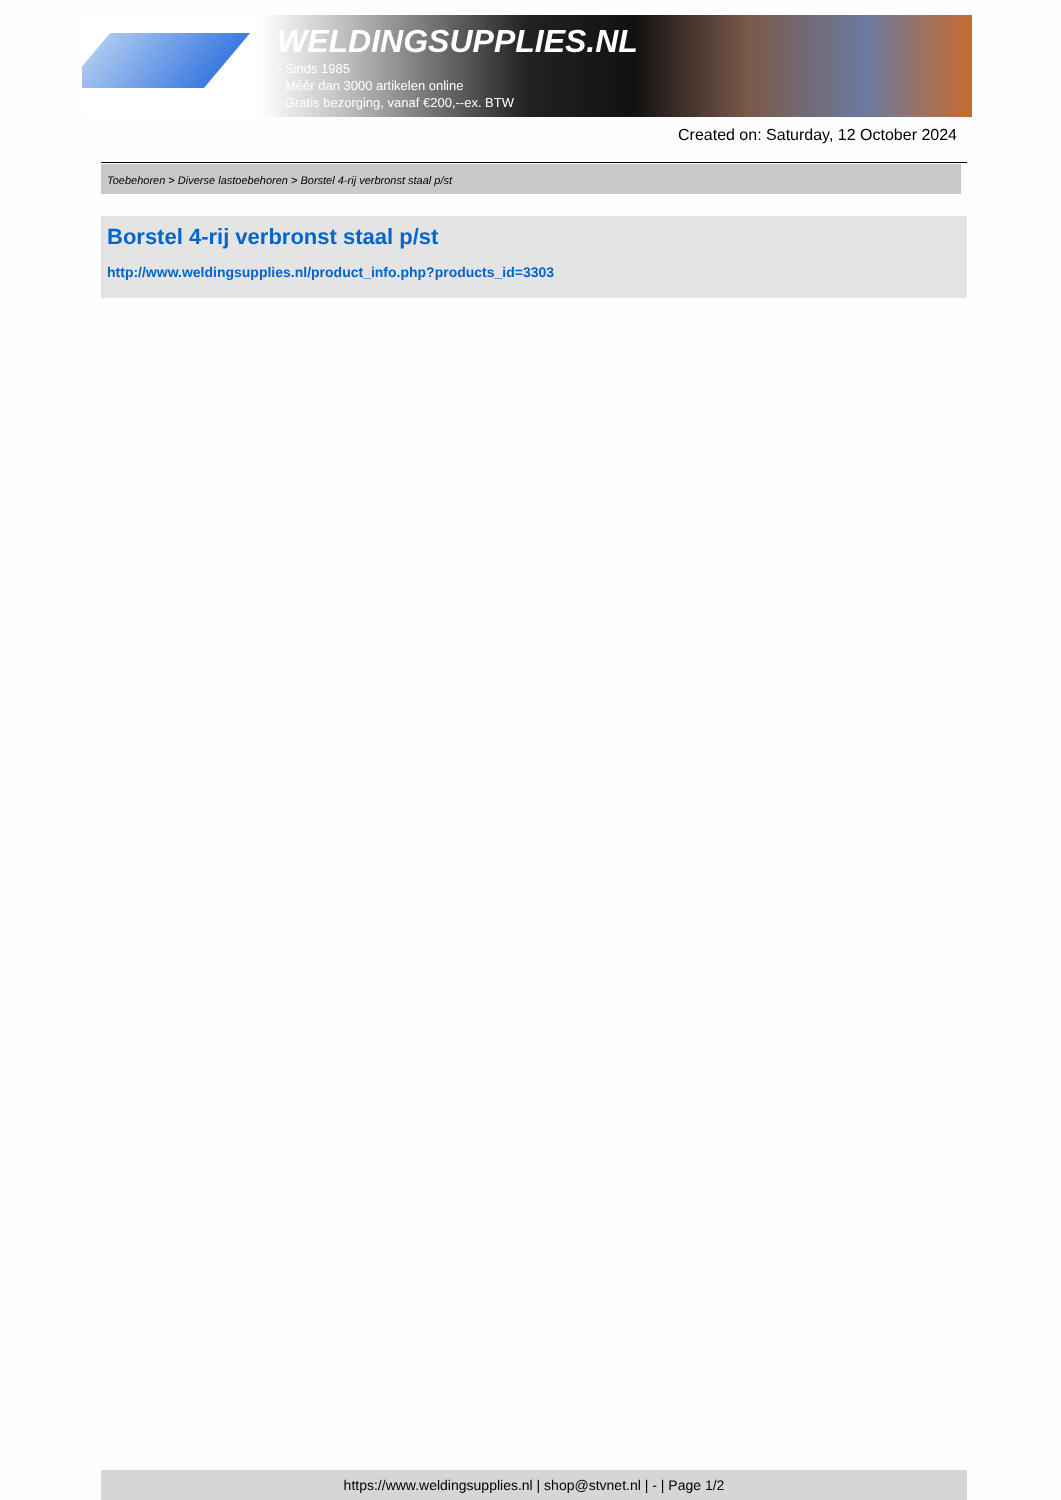WELDINGSUPPLIES.NL
- Sinds 1985
- Méér dan 3000 artikelen online
- Gratis bezorging, vanaf €200,--ex. BTW
Created on: Saturday, 12 October 2024
Toebehoren > Diverse lastoebehoren > Borstel 4-rij verbronst staal p/st
Borstel 4-rij verbronst staal p/st
http://www.weldingsupplies.nl/product_info.php?products_id=3303
https://www.weldingsupplies.nl | shop@stvnet.nl | - | Page 1/2